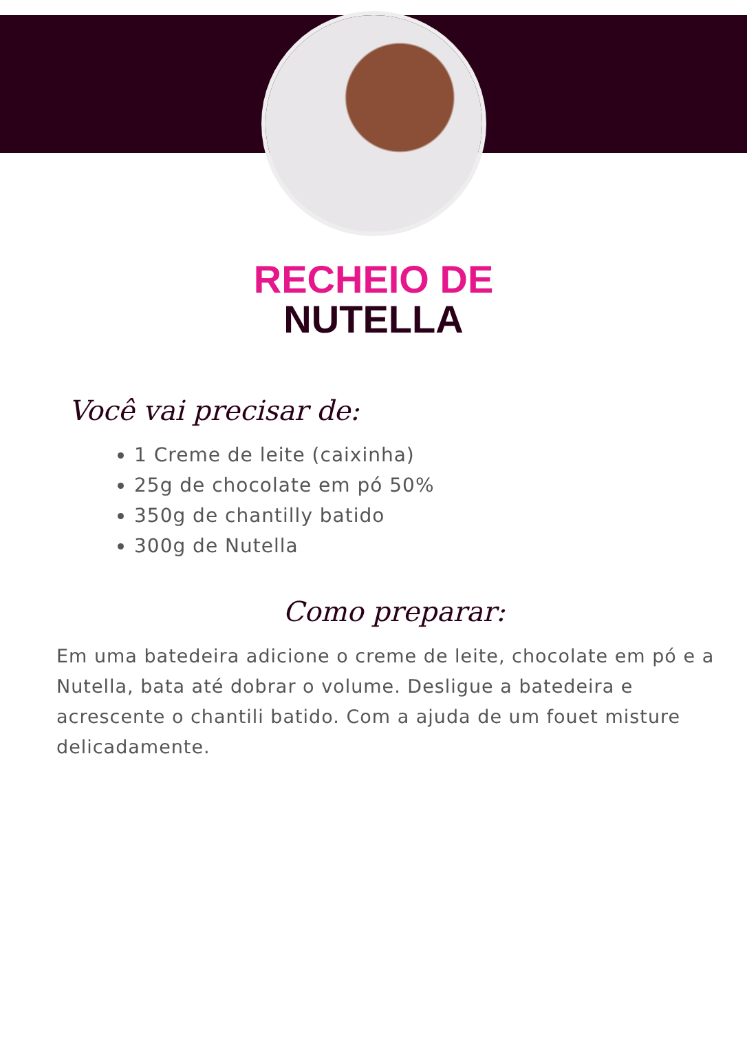RECHEIO DE
NUTELLA
Você vai precisar de:
1 Creme de leite (caixinha)
25g de chocolate em pó 50%
350g de chantilly batido
300g de Nutella
Como preparar:
Em uma batedeira adicione o creme de leite, chocolate em pó e a Nutella, bata até dobrar o volume. Desligue a batedeira e acrescente o chantili batido. Com a ajuda de um fouet misture delicadamente.